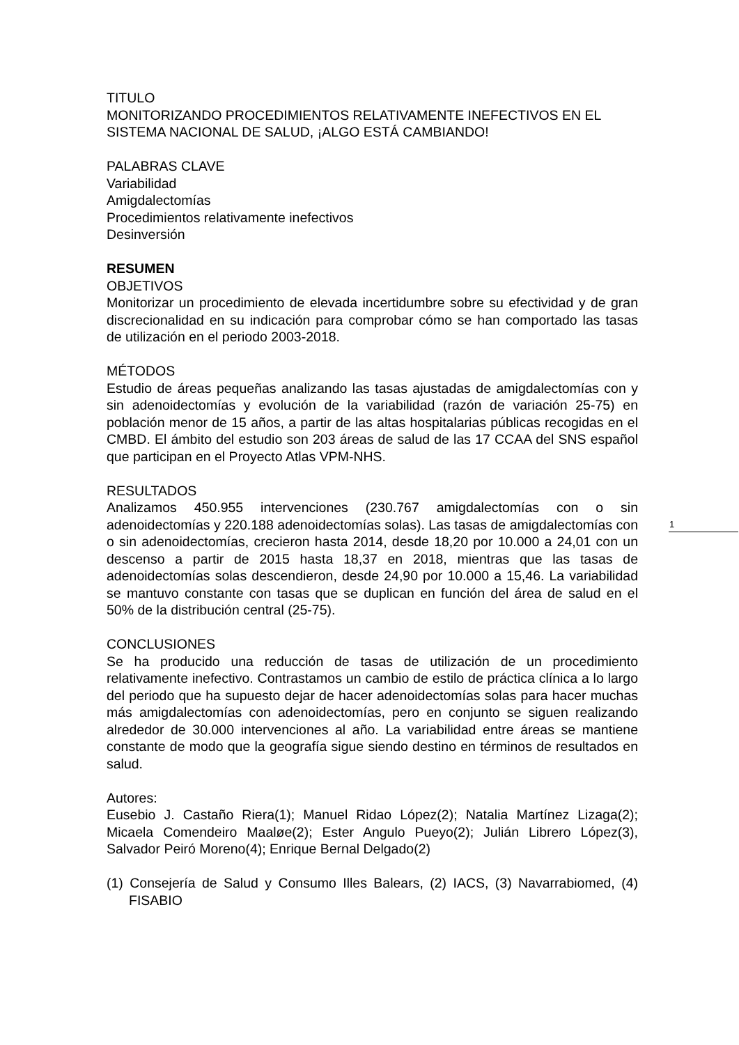TITULO
MONITORIZANDO PROCEDIMIENTOS RELATIVAMENTE INEFECTIVOS EN EL SISTEMA NACIONAL DE SALUD, ¡ALGO ESTÁ CAMBIANDO!
PALABRAS CLAVE
Variabilidad
Amigdalectomías
Procedimientos relativamente inefectivos
Desinversión
RESUMEN
OBJETIVOS
Monitorizar un procedimiento de elevada incertidumbre sobre su efectividad y de gran discrecionalidad en su indicación para comprobar cómo se han comportado las tasas de utilización en el periodo 2003-2018.
MÉTODOS
Estudio de áreas pequeñas analizando las tasas ajustadas de amigdalectomías con y sin adenoidectomías y evolución de la variabilidad (razón de variación 25-75) en población menor de 15 años, a partir de las altas hospitalarias públicas recogidas en el CMBD. El ámbito del estudio son 203 áreas de salud de las 17 CCAA del SNS español que participan en el Proyecto Atlas VPM-NHS.
RESULTADOS
Analizamos 450.955 intervenciones (230.767 amigdalectomías con o sin adenoidectomías y 220.188 adenoidectomías solas). Las tasas de amigdalectomías con o sin adenoidectomías, crecieron hasta 2014, desde 18,20 por 10.000 a 24,01 con un descenso a partir de 2015 hasta 18,37 en 2018, mientras que las tasas de adenoidectomías solas descendieron, desde 24,90 por 10.000 a 15,46. La variabilidad se mantuvo constante con tasas que se duplican en función del área de salud en el 50% de la distribución central (25-75).
CONCLUSIONES
Se ha producido una reducción de tasas de utilización de un procedimiento relativamente inefectivo. Contrastamos un cambio de estilo de práctica clínica a lo largo del periodo que ha supuesto dejar de hacer adenoidectomías solas para hacer muchas más amigdalectomías con adenoidectomías, pero en conjunto se siguen realizando alrededor de 30.000 intervenciones al año. La variabilidad entre áreas se mantiene constante de modo que la geografía sigue siendo destino en términos de resultados en salud.
Autores:
Eusebio J. Castaño Riera(1); Manuel Ridao López(2); Natalia Martínez Lizaga(2); Micaela Comendeiro Maaløe(2); Ester Angulo Pueyo(2); Julián Librero López(3), Salvador Peiró Moreno(4); Enrique Bernal Delgado(2)
(1) Consejería de Salud y Consumo Illes Balears, (2) IACS, (3) Navarrabiomed, (4) FISABIO
1